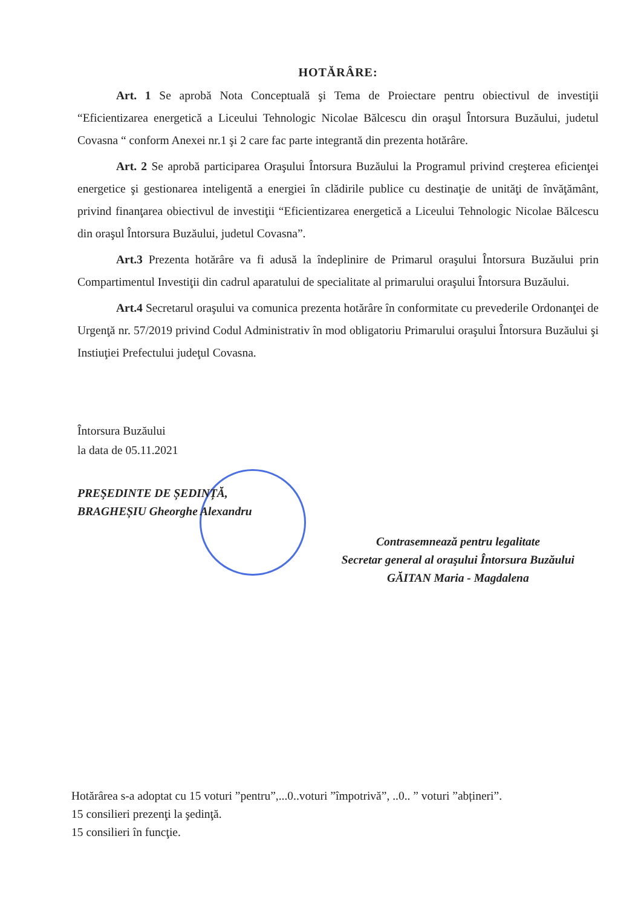HOTĂRÂRE:
Art. 1 Se aprobă Nota Conceptuală şi Tema de Proiectare pentru obiectivul de investiţii “Eficientizarea energetică a Liceului Tehnologic Nicolae Bălcescu din oraşul Întorsura Buzăului, judetul Covasna “ conform Anexei nr.1 şi 2 care fac parte integrantă din prezenta hotărâre.
Art. 2 Se aprobă participarea Oraşului Întorsura Buzăului la Programul privind creşterea eficienţei energetice şi gestionarea inteligentă a energiei în clădirile publice cu destinaţie de unităţi de învăţământ, privind finanţarea obiectivul de investiţii “Eficientizarea energetică a Liceului Tehnologic Nicolae Bălcescu din oraşul Întorsura Buzăului, judetul Covasna”.
Art.3 Prezenta hotărâre va fi adusă la îndeplinire de Primarul oraşului Întorsura Buzăului prin Compartimentul Investiţii din cadrul aparatului de specialitate al primarului oraşului Întorsura Buzăului.
Art.4 Secretarul oraşului va comunica prezenta hotărâre în conformitate cu prevederile Ordonanţei de Urgenţă nr. 57/2019 privind Codul Administrativ în mod obligatoriu Primarului oraşului Întorsura Buzăului şi Instiuţiei Prefectului judeţul Covasna.
Întorsura Buzăului
la data de 05.11.2021
PREŞEDINTE DE ȘEDINȚĂ,
BRAGHEȘIU Gheorghe Alexandru
Contrasemnează pentru legalitate
Secretar general al oraşului Întorsura Buzăului
GĂITAN Maria - Magdalena
Hotărârea s-a adoptat cu 15 voturi ”pentru”,...0..voturi ”împotrivă”, ..0.. ” voturi ”abțineri”.
15 consilieri prezenţi la şedinţă.
15 consilieri în funcţie.